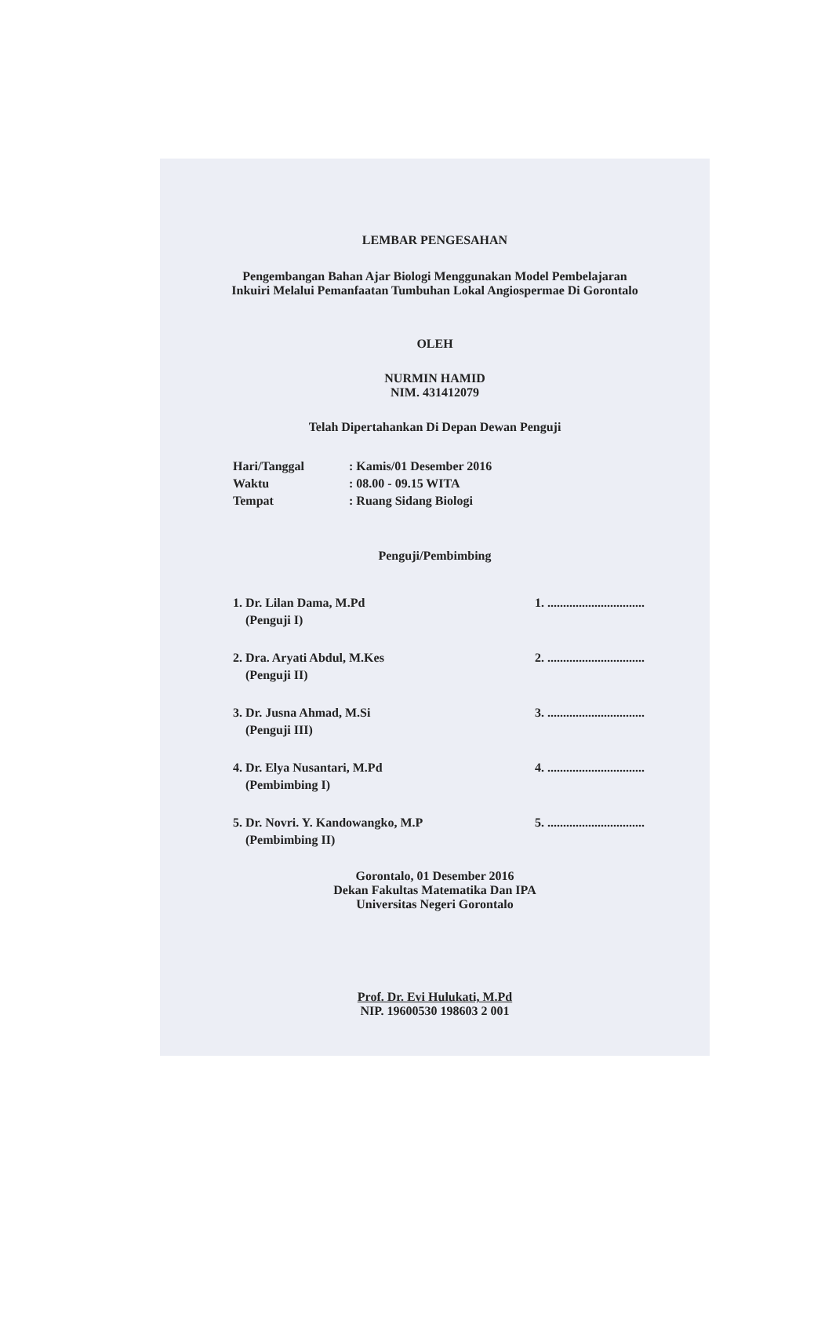LEMBAR PENGESAHAN
Pengembangan Bahan Ajar Biologi Menggunakan Model Pembelajaran
Inkuiri Melalui Pemanfaatan Tumbuhan Lokal Angiospermae Di Gorontalo
OLEH
NURMIN HAMID
NIM. 431412079
Telah Dipertahankan Di Depan Dewan Penguji
Hari/Tanggal: Kamis/01 Desember 2016
Waktu: 08.00 - 09.15 WITA
Tempat: Ruang Sidang Biologi
Penguji/Pembimbing
1. Dr. Lilan Dama, M.Pd
(Penguji I) 1. ...............................
2. Dra. Aryati Abdul, M.Kes
(Penguji II) 2. ...............................
3. Dr. Jusna Ahmad, M.Si
(Penguji III) 3. ...............................
4. Dr. Elya Nusantari, M.Pd
(Pembimbing I) 4. ...............................
5. Dr. Novri. Y. Kandowangko, M.P
(Pembimbing II) 5. ...............................
Gorontalo, 01 Desember 2016
Dekan Fakultas Matematika Dan IPA
Universitas Negeri Gorontalo
Prof. Dr. Evi Hulukati, M.Pd
NIP. 19600530 198603 2 001